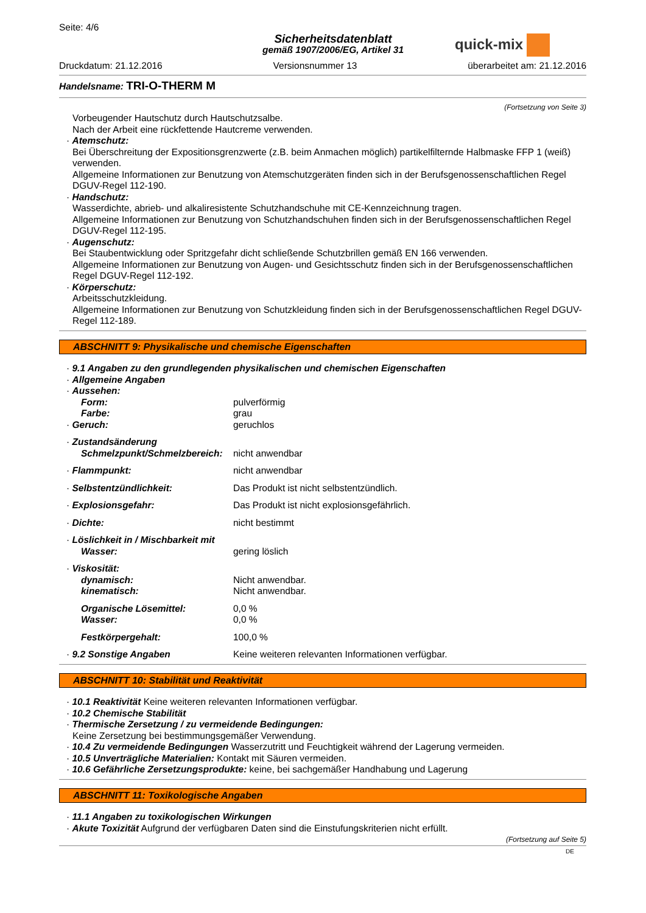Seite: 4/6
Sicherheitsdatenblatt
gemäß 1907/2006/EG, Artikel 31
quick-mix
Druckdatum: 21.12.2016 Versionsnummer 13 überarbeitet am: 21.12.2016
Handelsname: TRI-O-THERM M
(Fortsetzung von Seite 3)
Vorbeugender Hautschutz durch Hautschutzsalbe.
Nach der Arbeit eine rückfettende Hautcreme verwenden.
· Atemschutz:
Bei Überschreitung der Expositionsgrenzwerte (z.B. beim Anmachen möglich) partikelfilternde Halbmaske FFP 1 (weiß) verwenden.
Allgemeine Informationen zur Benutzung von Atemschutzgeräten finden sich in der Berufsgenossenschaftlichen Regel DGUV-Regel 112-190.
· Handschutz:
Wasserdichte, abrieb- und alkaliresistente Schutzhandschuhe mit CE-Kennzeichnung tragen.
Allgemeine Informationen zur Benutzung von Schutzhandschuhen finden sich in der Berufsgenossenschaftlichen Regel DGUV-Regel 112-195.
· Augenschutz:
Bei Staubentwicklung oder Spritzgefahr dicht schließende Schutzbrillen gemäß EN 166 verwenden.
Allgemeine Informationen zur Benutzung von Augen- und Gesichtsschutz finden sich in der Berufsgenossenschaftlichen Regel DGUV-Regel 112-192.
· Körperschutz:
Arbeitsschutzkleidung.
Allgemeine Informationen zur Benutzung von Schutzkleidung finden sich in der Berufsgenossenschaftlichen Regel DGUV-Regel 112-189.
ABSCHNITT 9: Physikalische und chemische Eigenschaften
· 9.1 Angaben zu den grundlegenden physikalischen und chemischen Eigenschaften
· Allgemeine Angaben
| · Aussehen: | |
| Form: | pulverförmig |
| Farbe: | grau |
| · Geruch: | geruchlos |
| · Zustandsänderung | |
| Schmelzpunkt/Schmelzbereich: | nicht anwendbar |
| · Flammpunkt: | nicht anwendbar |
| · Selbstentzündlichkeit: | Das Produkt ist nicht selbstentzündlich. |
| · Explosionsgefahr: | Das Produkt ist nicht explosionsgefährlich. |
| · Dichte: | nicht bestimmt |
| · Löslichkeit in / Mischbarkeit mit | |
| Wasser: | gering löslich |
| · Viskosität: | |
| dynamisch: | Nicht anwendbar. |
| kinematisch: | Nicht anwendbar. |
| Organische Lösemittel: | 0,0 % |
| Wasser: | 0,0 % |
| Festkörpergehalt: | 100,0 % |
| · 9.2 Sonstige Angaben | Keine weiteren relevanten Informationen verfügbar. |
ABSCHNITT 10: Stabilität und Reaktivität
· 10.1 Reaktivität Keine weiteren relevanten Informationen verfügbar.
· 10.2 Chemische Stabilität
· Thermische Zersetzung / zu vermeidende Bedingungen:
Keine Zersetzung bei bestimmungsgemäßer Verwendung.
· 10.4 Zu vermeidende Bedingungen Wasserzutritt und Feuchtigkeit während der Lagerung vermeiden.
· 10.5 Unverträgliche Materialien: Kontakt mit Säuren vermeiden.
· 10.6 Gefährliche Zersetzungsprodukte: keine, bei sachgemäßer Handhabung und Lagerung
ABSCHNITT 11: Toxikologische Angaben
· 11.1 Angaben zu toxikologischen Wirkungen
· Akute Toxizität Aufgrund der verfügbaren Daten sind die Einstufungskriterien nicht erfüllt.
(Fortsetzung auf Seite 5)
DE